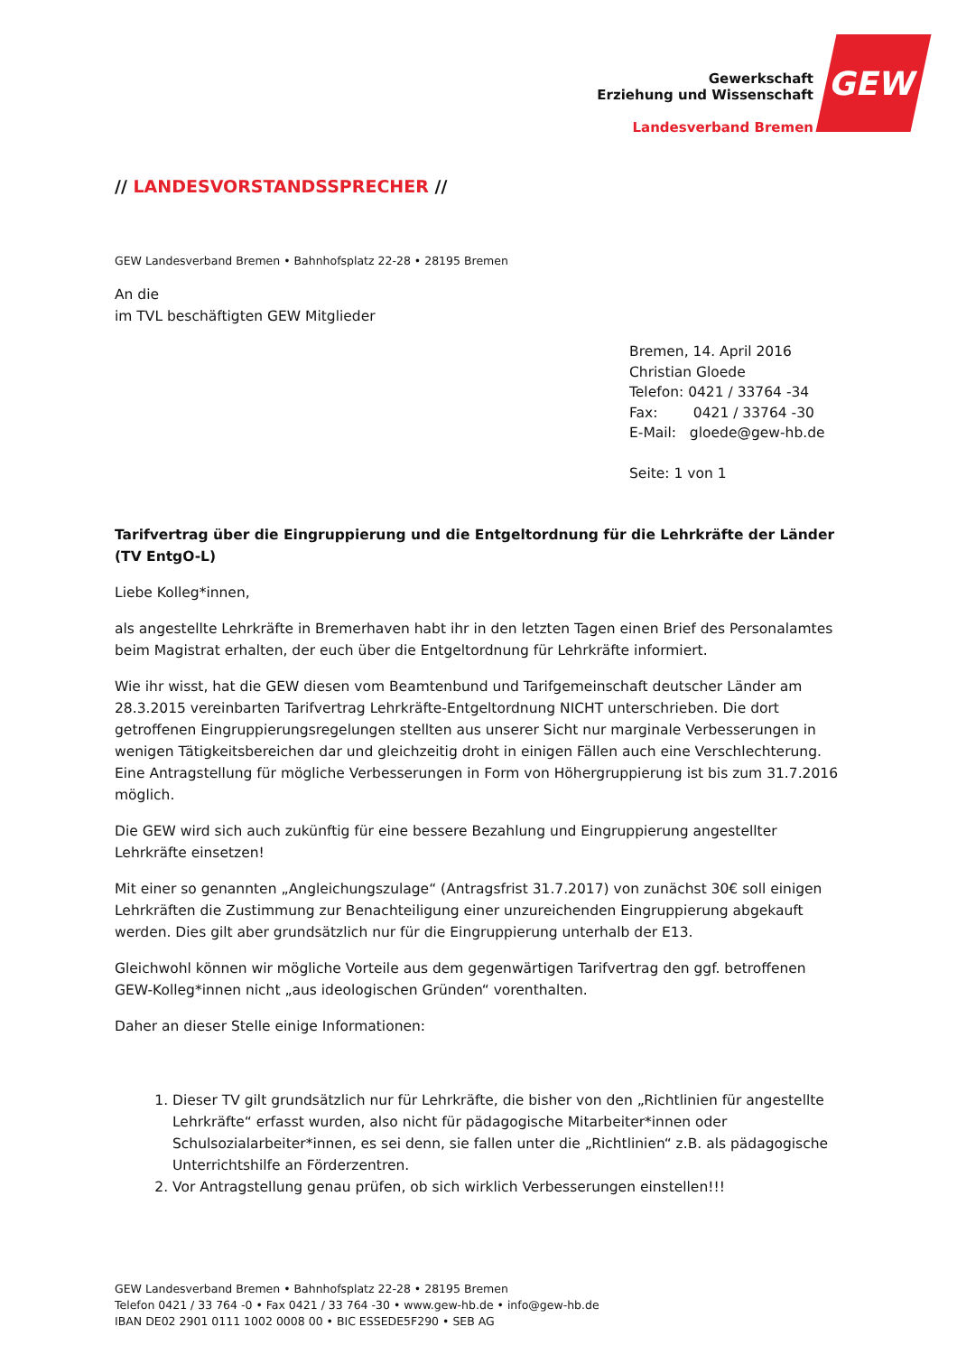Gewerkschaft
Erziehung und Wissenschaft
Landesverband Bremen
GEW
// LANDESVORSTANDSSPRECHER //
GEW Landesverband Bremen • Bahnhofsplatz 22-28 • 28195 Bremen
An die
im TVL beschäftigten GEW Mitglieder
Bremen, 14. April 2016
Christian Gloede
Telefon: 0421 / 33764 -34
Fax: 0421 / 33764 -30
E-Mail: gloede@gew-hb.de
Seite: 1 von 1
Tarifvertrag über die Eingruppierung und die Entgeltordnung für die Lehrkräfte der Länder (TV EntgO-L)
Liebe Kolleg*innen,
als angestellte Lehrkräfte in Bremerhaven habt ihr in den letzten Tagen einen Brief des Personalamtes beim Magistrat erhalten, der euch über die Entgeltordnung für Lehrkräfte informiert.
Wie ihr wisst, hat die GEW diesen vom Beamtenbund und Tarifgemeinschaft deutscher Länder am 28.3.2015 vereinbarten Tarifvertrag Lehrkräfte-Entgeltordnung NICHT unterschrieben. Die dort getroffenen Eingruppierungsregelungen stellten aus unserer Sicht nur marginale Verbesserungen in wenigen Tätigkeitsbereichen dar und gleichzeitig droht in einigen Fällen auch eine Verschlechterung. Eine Antragstellung für mögliche Verbesserungen in Form von Höhergruppierung ist bis zum 31.7.2016 möglich.
Die GEW wird sich auch zukünftig für eine bessere Bezahlung und Eingruppierung angestellter Lehrkräfte einsetzen!
Mit einer so genannten „Angleichungszulage“ (Antragsfrist 31.7.2017) von zunächst 30€ soll einigen Lehrkräften die Zustimmung zur Benachteiligung einer unzureichenden Eingruppierung abgekauft werden. Dies gilt aber grundsätzlich nur für die Eingruppierung unterhalb der E13.
Gleichwohl können wir mögliche Vorteile aus dem gegenwärtigen Tarifvertrag den ggf. betroffenen GEW-Kolleg*innen nicht „aus ideologischen Gründen“ vorenthalten.
Daher an dieser Stelle einige Informationen:
1. Dieser TV gilt grundsätzlich nur für Lehrkräfte, die bisher von den „Richtlinien für angestellte Lehrkräfte“ erfasst wurden, also nicht für pädagogische Mitarbeiter*innen oder Schulsozialarbeiter*innen, es sei denn, sie fallen unter die „Richtlinien“ z.B. als pädagogische Unterrichtshilfe an Förderzentren.
2. Vor Antragstellung genau prüfen, ob sich wirklich Verbesserungen einstellen!!!
GEW Landesverband Bremen • Bahnhofsplatz 22-28 • 28195 Bremen
Telefon 0421 / 33 764 -0 • Fax 0421 / 33 764 -30 • www.gew-hb.de • info@gew-hb.de
IBAN DE02 2901 0111 1002 0008 00 • BIC ESSEDE5F290 • SEB AG